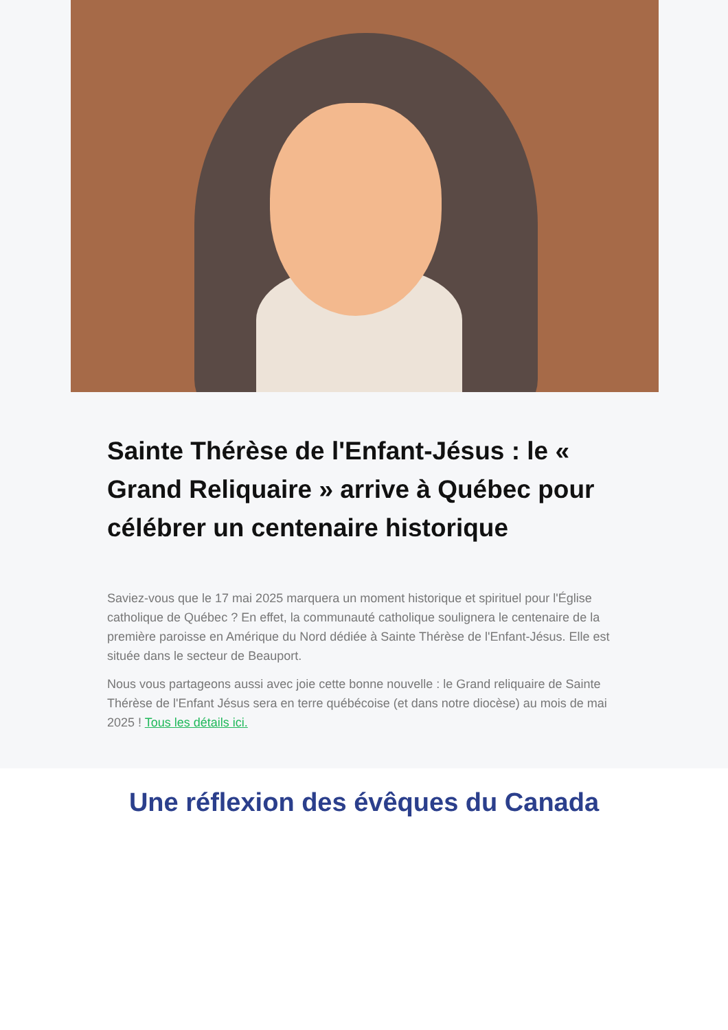Sainte Thérèse de l'Enfant-Jésus : le « Grand Reliquaire » arrive à Québec pour célébrer un centenaire historique
Saviez-vous que le 17 mai 2025 marquera un moment historique et spirituel pour l'Église catholique de Québec ? En effet, la communauté catholique soulignera le centenaire de la première paroisse en Amérique du Nord dédiée à Sainte Thérèse de l'Enfant-Jésus. Elle est située dans le secteur de Beauport.
Nous vous partageons aussi avec joie cette bonne nouvelle : le Grand reliquaire de Sainte Thérèse de l'Enfant Jésus sera en terre québécoise (et dans notre diocèse) au mois de mai 2025 ! Tous les détails ici.
Une réflexion des évêques du Canada